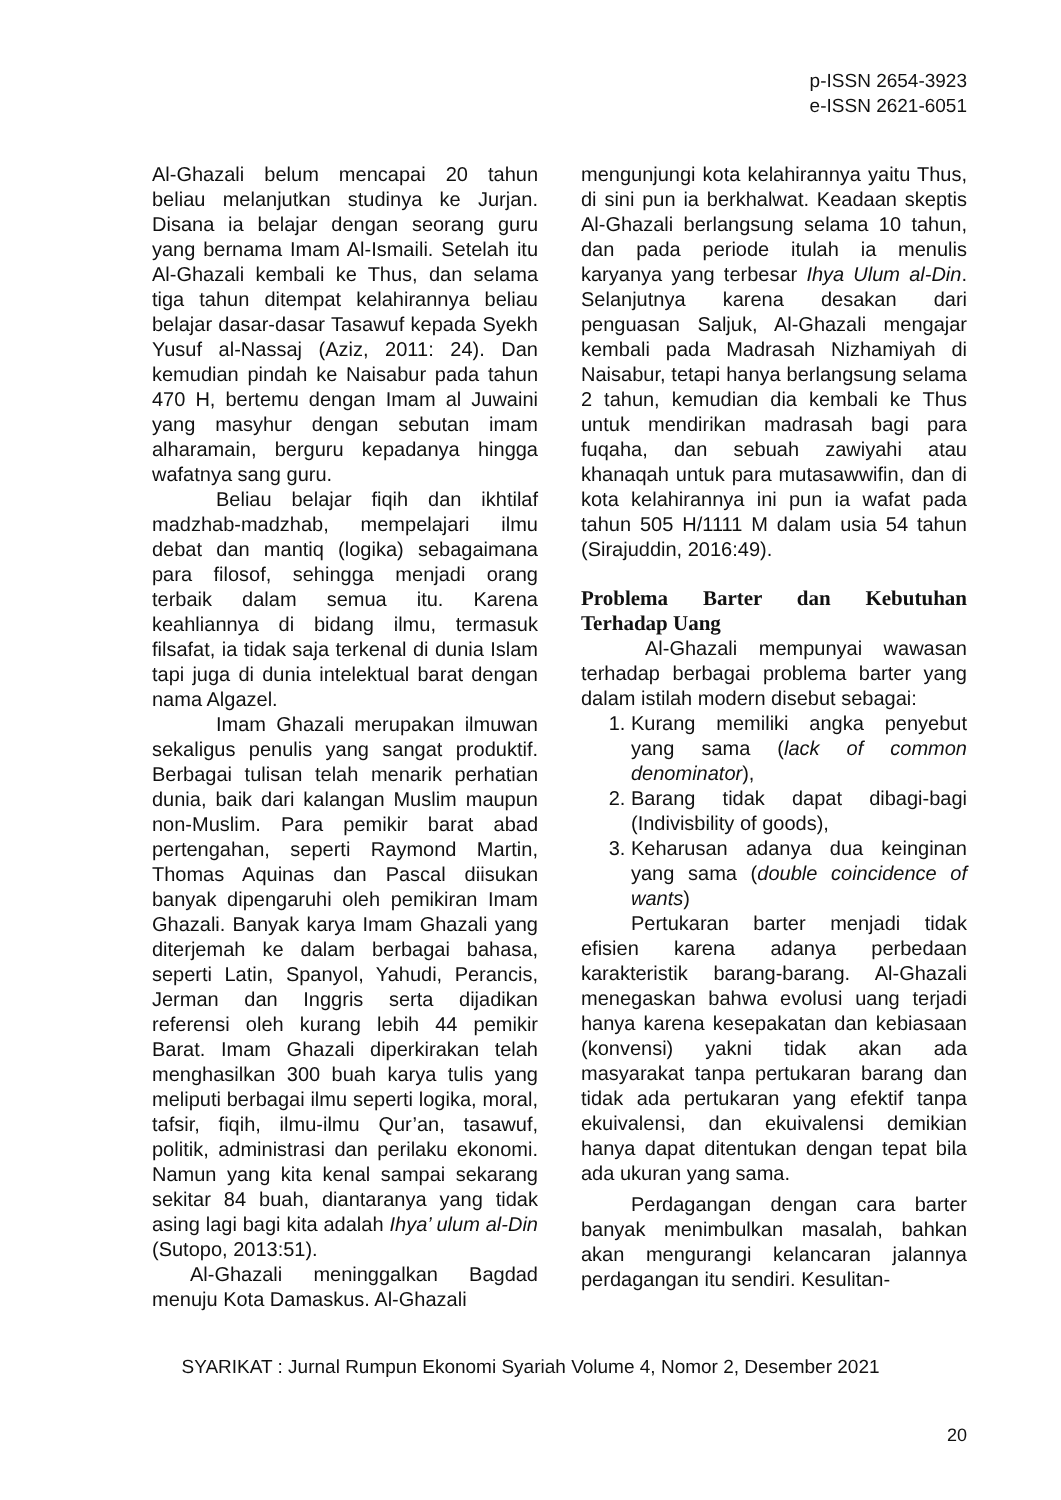p-ISSN 2654-3923
e-ISSN 2621-6051
Al-Ghazali belum mencapai 20 tahun beliau melanjutkan studinya ke Jurjan. Disana ia belajar dengan seorang guru yang bernama Imam Al-Ismaili. Setelah itu Al-Ghazali kembali ke Thus, dan selama tiga tahun ditempat kelahirannya beliau belajar dasar-dasar Tasawuf kepada Syekh Yusuf al-Nassaj (Aziz, 2011: 24). Dan kemudian pindah ke Naisabur pada tahun 470 H, bertemu dengan Imam al Juwaini yang masyhur dengan sebutan imam alharamain, berguru kepadanya hingga wafatnya sang guru.
Beliau belajar fiqih dan ikhtilaf madzhab-madzhab, mempelajari ilmu debat dan mantiq (logika) sebagaimana para filosof, sehingga menjadi orang terbaik dalam semua itu. Karena keahliannya di bidang ilmu, termasuk filsafat, ia tidak saja terkenal di dunia Islam tapi juga di dunia intelektual barat dengan nama Algazel.
Imam Ghazali merupakan ilmuwan sekaligus penulis yang sangat produktif. Berbagai tulisan telah menarik perhatian dunia, baik dari kalangan Muslim maupun non-Muslim. Para pemikir barat abad pertengahan, seperti Raymond Martin, Thomas Aquinas dan Pascal diisukan banyak dipengaruhi oleh pemikiran Imam Ghazali. Banyak karya Imam Ghazali yang diterjemah ke dalam berbagai bahasa, seperti Latin, Spanyol, Yahudi, Perancis, Jerman dan Inggris serta dijadikan referensi oleh kurang lebih 44 pemikir Barat. Imam Ghazali diperkirakan telah menghasilkan 300 buah karya tulis yang meliputi berbagai ilmu seperti logika, moral, tafsir, fiqih, ilmu-ilmu Qur’an, tasawuf, politik, administrasi dan perilaku ekonomi. Namun yang kita kenal sampai sekarang sekitar 84 buah, diantaranya yang tidak asing lagi bagi kita adalah Ihya’ ulum al-Din (Sutopo, 2013:51).
Al-Ghazali meninggalkan Bagdad menuju Kota Damaskus. Al-Ghazali
mengunjungi kota kelahirannya yaitu Thus, di sini pun ia berkhalwat. Keadaan skeptis Al-Ghazali berlangsung selama 10 tahun, dan pada periode itulah ia menulis karyanya yang terbesar Ihya Ulum al-Din. Selanjutnya karena desakan dari penguasan Saljuk, Al-Ghazali mengajar kembali pada Madrasah Nizhamiyah di Naisabur, tetapi hanya berlangsung selama 2 tahun, kemudian dia kembali ke Thus untuk mendirikan madrasah bagi para fuqaha, dan sebuah zawiyahi atau khanaqah untuk para mutasawwifin, dan di kota kelahirannya ini pun ia wafat pada tahun 505 H/1111 M dalam usia 54 tahun (Sirajuddin, 2016:49).
Problema Barter dan Kebutuhan Terhadap Uang
Al-Ghazali mempunyai wawasan terhadap berbagai problema barter yang dalam istilah modern disebut sebagai:
1. Kurang memiliki angka penyebut yang sama (lack of common denominator),
2. Barang tidak dapat dibagi-bagi (Indivisbility of goods),
3. Keharusan adanya dua keinginan yang sama (double coincidence of wants)
Pertukaran barter menjadi tidak efisien karena adanya perbedaan karakteristik barang-barang. Al-Ghazali menegaskan bahwa evolusi uang terjadi hanya karena kesepakatan dan kebiasaan (konvensi) yakni tidak akan ada masyarakat tanpa pertukaran barang dan tidak ada pertukaran yang efektif tanpa ekuivalensi, dan ekuivalensi demikian hanya dapat ditentukan dengan tepat bila ada ukuran yang sama.
Perdagangan dengan cara barter banyak menimbulkan masalah, bahkan akan mengurangi kelancaran jalannya perdagangan itu sendiri. Kesulitan-
SYARIKAT : Jurnal Rumpun Ekonomi Syariah Volume 4, Nomor 2, Desember 2021
20